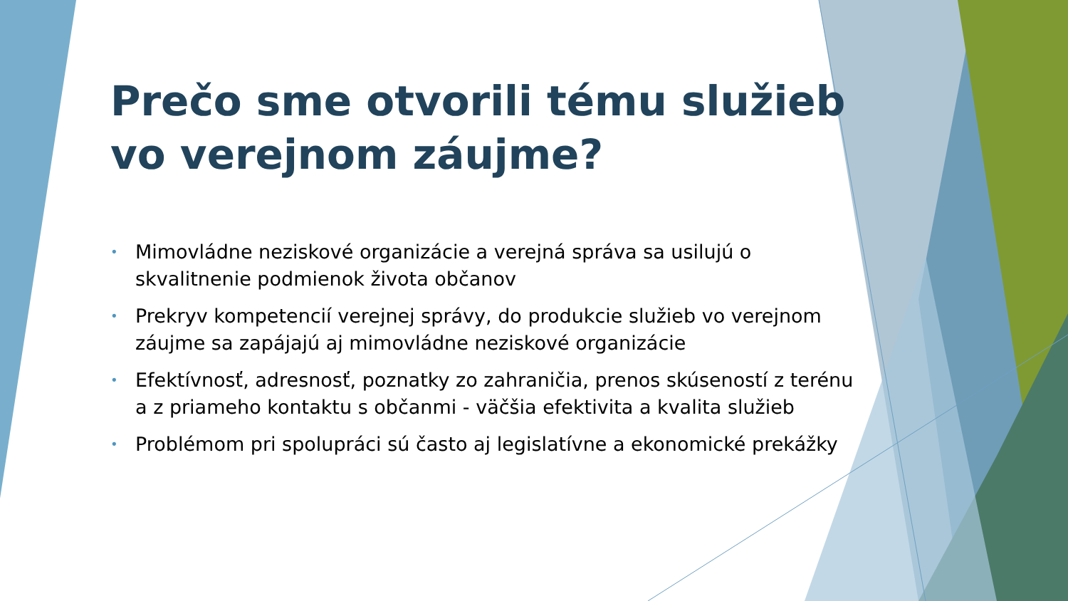Prečo sme otvorili tému služieb vo verejnom záujme?
• Mimovládne neziskové organizácie a verejná správa sa usilujú o skvalitnenie podmienok života občanov
• Prekryv kompetencií verejnej správy, do produkcie služieb vo verejnom záujme sa zapájajú aj mimovládne neziskové organizácie
• Efektívnosť, adresnosť, poznatky zo zahraničia, prenos skúseností z terénu a z priameho kontaktu s občanmi - väčšia efektivita a kvalita služieb
• Problémom pri spolupráci sú často aj legislatívne a ekonomické prekážky